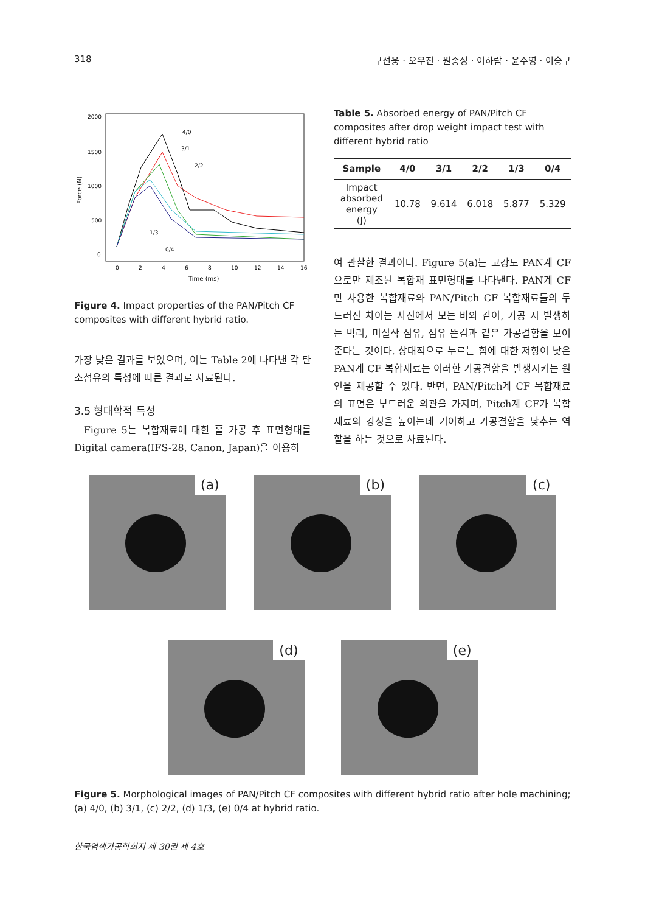318 구선웅 · 오우진 · 원종성 · 이하람 · 윤주영 · 이승구
2000
1500
1000
500
0
0
2
4
6
8
10
12
14
16
Time (ms)
Force (N)
4/0
3/1
2/2
1/3
0/4
Figure 4. Impact properties of the PAN/Pitch CF composites with different hybrid ratio.
가장 낮은 결과를 보였으며, 이는 Table 2에 나타낸 각 탄소섬유의 특성에 따른 결과로 사료된다.
3.5 형태학적 특성
Figure 5는 복합재료에 대한 홀 가공 후 표면형태를 Digital camera(IFS-28, Canon, Japan)을 이용하
Table 5. Absorbed energy of PAN/Pitch CF composites after drop weight impact test with different hybrid ratio
| Sample | 4/0 | 3/1 | 2/2 | 1/3 | 0/4 |
| --- | --- | --- | --- | --- | --- |
| Impact absorbed energy (J) | 10.78 | 9.614 | 6.018 | 5.877 | 5.329 |
여 관찰한 결과이다. Figure 5(a)는 고강도 PAN계 CF으로만 제조된 복합재 표면형태를 나타낸다. PAN계 CF만 사용한 복합재료와 PAN/Pitch CF 복합재료들의 두드러진 차이는 사진에서 보는 바와 같이, 가공 시 발생하는 박리, 미절삭 섬유, 섬유 뜯김과 같은 가공결함을 보여준다는 것이다. 상대적으로 누르는 힘에 대한 저항이 낮은 PAN계 CF 복합재료는 이러한 가공결함을 발생시키는 원인을 제공할 수 있다. 반면, PAN/Pitch계 CF 복합재료의 표면은 부드러운 외관을 가지며, Pitch계 CF가 복합재료의 강성을 높이는데 기여하고 가공결함을 낮추는 역할을 하는 것으로 사료된다.
(a)
(b)
(c)
(d)
(e)
Figure 5. Morphological images of PAN/Pitch CF composites with different hybrid ratio after hole machining; (a) 4/0, (b) 3/1, (c) 2/2, (d) 1/3, (e) 0/4 at hybrid ratio.
한국염색가공학회지 제 30권 제 4호